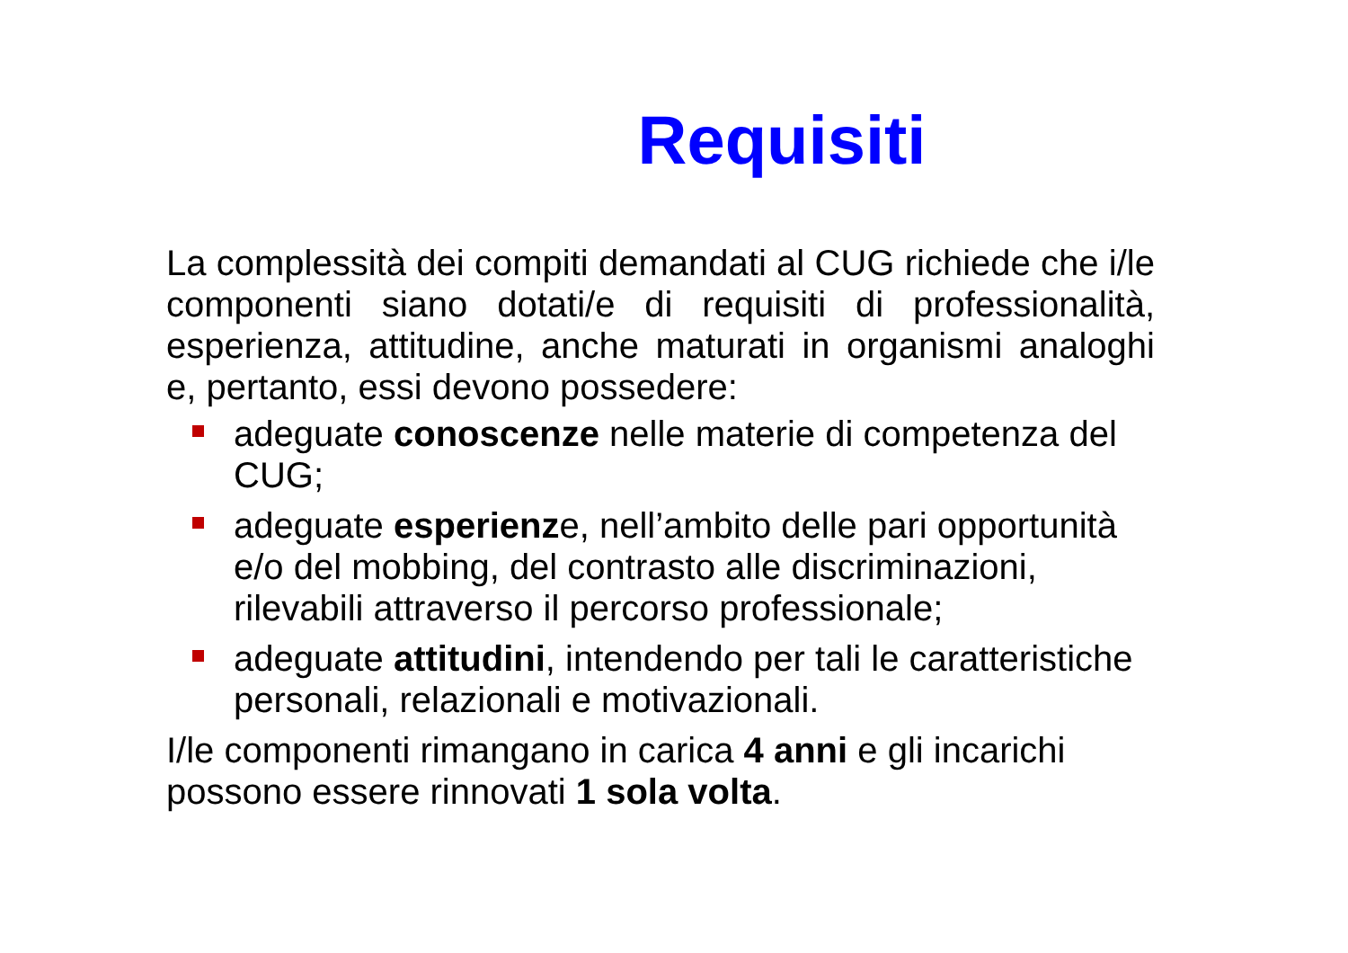Requisiti
La complessità dei compiti demandati al CUG richiede che i/le componenti siano dotati/e di requisiti di professionalità, esperienza, attitudine, anche maturati in organismi analoghi e, pertanto, essi devono possedere:
adeguate conoscenze nelle materie di competenza del CUG;
adeguate esperienze, nell’ambito delle pari opportunità e/o del mobbing, del contrasto alle discriminazioni, rilevabili attraverso il percorso professionale;
adeguate attitudini, intendendo per tali le caratteristiche personali, relazionali e motivazionali.
I/le componenti rimangano in carica 4 anni e gli incarichi possono essere rinnovati 1 sola volta.